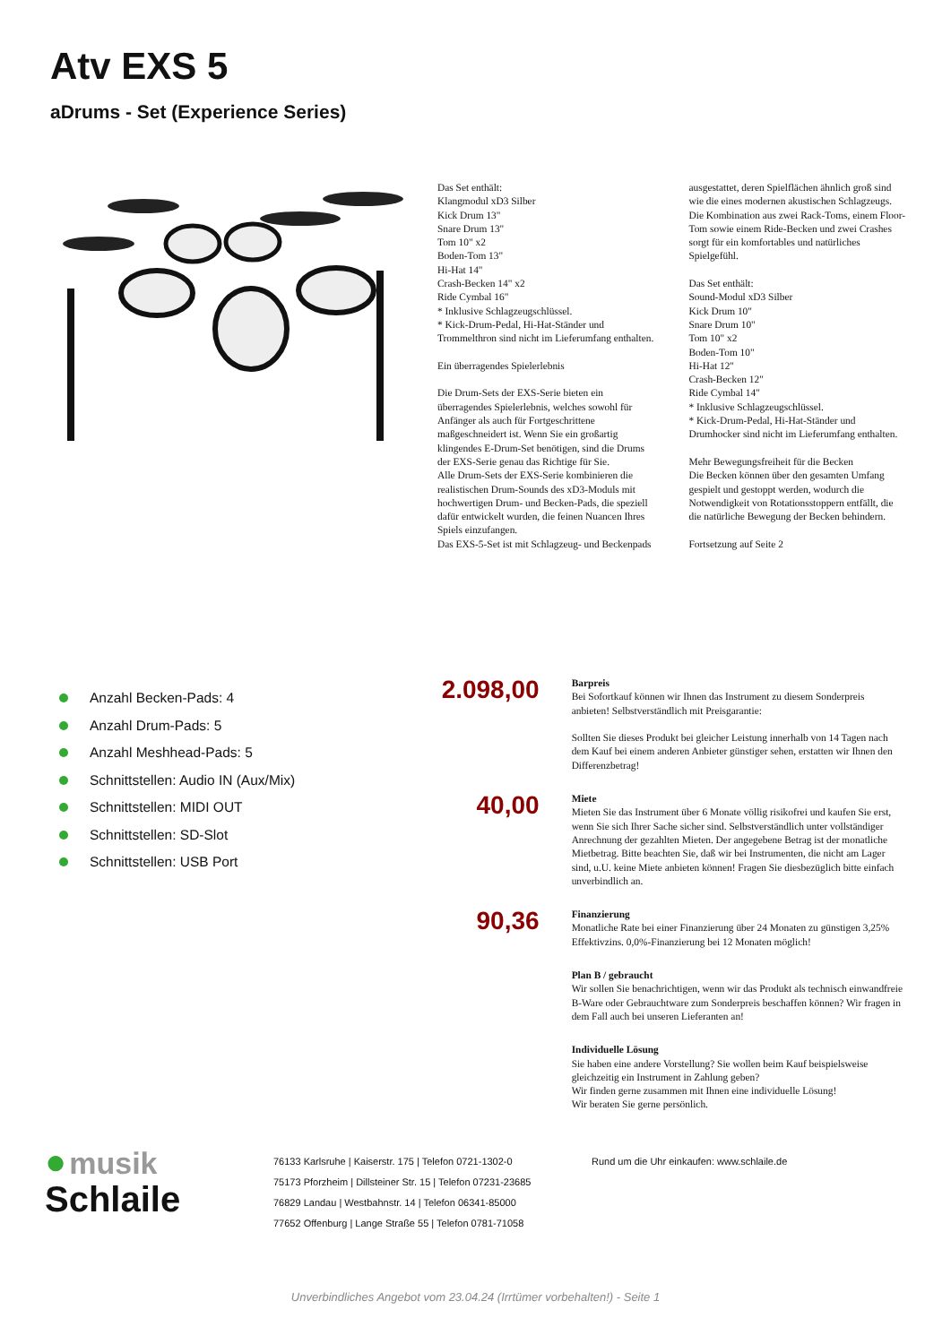Atv EXS 5
aDrums - Set (Experience Series)
Das Set enthält:
Klangmodul xD3 Silber
Kick Drum 13"
Snare Drum 13"
Tom 10" x2
Boden-Tom 13"
Hi-Hat 14"
Crash-Becken 14" x2
Ride Cymbal 16"
* Inklusive Schlagzeugschlüssel.
* Kick-Drum-Pedal, Hi-Hat-Ständer und Trommelthron sind nicht im Lieferumfang enthalten.
Ein überragendes Spielerlebnis
Die Drum-Sets der EXS-Serie bieten ein überragendes Spielerlebnis, welches sowohl für Anfänger als auch für Fortgeschrittene maßgeschneidert ist. Wenn Sie ein großartig klingendes E-Drum-Set benötigen, sind die Drums der EXS-Serie genau das Richtige für Sie.
Alle Drum-Sets der EXS-Serie kombinieren die realistischen Drum-Sounds des xD3-Moduls mit hochwertigen Drum- und Becken-Pads, die speziell dafür entwickelt wurden, die feinen Nuancen Ihres Spiels einzufangen.
Das EXS-5-Set ist mit Schlagzeug- und Beckenpads ausgestattet, deren Spielflächen ähnlich groß sind wie die eines modernen akustischen Schlagzeugs. Die Kombination aus zwei Rack-Toms, einem Floor-Tom sowie einem Ride-Becken und zwei Crashes sorgt für ein komfortables und natürliches Spielgefühl.
Das Set enthält:
Sound-Modul xD3 Silber
Kick Drum 10"
Snare Drum 10"
Tom 10" x2
Boden-Tom 10"
Hi-Hat 12"
Crash-Becken 12"
Ride Cymbal 14"
* Inklusive Schlagzeugschlüssel.
* Kick-Drum-Pedal, Hi-Hat-Ständer und Drumhocker sind nicht im Lieferumfang enthalten.
Mehr Bewegungsfreiheit für die Becken
Die Becken können über den gesamten Umfang gespielt und gestoppt werden, wodurch die Notwendigkeit von Rotationsstoppern entfällt, die die natürliche Bewegung der Becken behindern.
Fortsetzung auf Seite 2
Anzahl Becken-Pads: 4
Anzahl Drum-Pads: 5
Anzahl Meshhead-Pads: 5
Schnittstellen: Audio IN (Aux/Mix)
Schnittstellen: MIDI OUT
Schnittstellen: SD-Slot
Schnittstellen: USB Port
2.098,00
Barpreis
Bei Sofortkauf können wir Ihnen das Instrument zu diesem Sonderpreis anbieten! Selbstverständlich mit Preisgarantie:
Sollten Sie dieses Produkt bei gleicher Leistung innerhalb von 14 Tagen nach dem Kauf bei einem anderen Anbieter günstiger sehen, erstatten wir Ihnen den Differenzbetrag!
40,00
Miete
Mieten Sie das Instrument über 6 Monate völlig risikofrei und kaufen Sie erst, wenn Sie sich Ihrer Sache sicher sind. Selbstverständlich unter vollständiger Anrechnung der gezahlten Mieten. Der angegebene Betrag ist der monatliche Mietbetrag. Bitte beachten Sie, daß wir bei Instrumenten, die nicht am Lager sind, u.U. keine Miete anbieten können! Fragen Sie diesbezüglich bitte einfach unverbindlich an.
90,36
Finanzierung
Monatliche Rate bei einer Finanzierung über 24 Monaten zu günstigen 3,25% Effektivzins. 0,0%-Finanzierung bei 12 Monaten möglich!
Plan B / gebraucht
Wir sollen Sie benachrichtigen, wenn wir das Produkt als technisch einwandfreie B-Ware oder Gebrauchtware zum Sonderpreis beschaffen können? Wir fragen in dem Fall auch bei unseren Lieferanten an!
Individuelle Lösung
Sie haben eine andere Vorstellung? Sie wollen beim Kauf beispielsweise gleichzeitig ein Instrument in Zahlung geben?
Wir finden gerne zusammen mit Ihnen eine individuelle Lösung!
Wir beraten Sie gerne persönlich.
● musik
Schlaile
76133 Karlsruhe | Kaiserstr. 175 | Telefon 0721-1302-0
75173 Pforzheim | Dillsteiner Str. 15 | Telefon 07231-23685
76829 Landau | Westbahnstr. 14 | Telefon 06341-85000
77652 Offenburg | Lange Straße 55 | Telefon 0781-71058
Rund um die Uhr einkaufen: www.schlaile.de
Unverbindliches Angebot vom 23.04.24 (Irrtümer vorbehalten!) - Seite 1